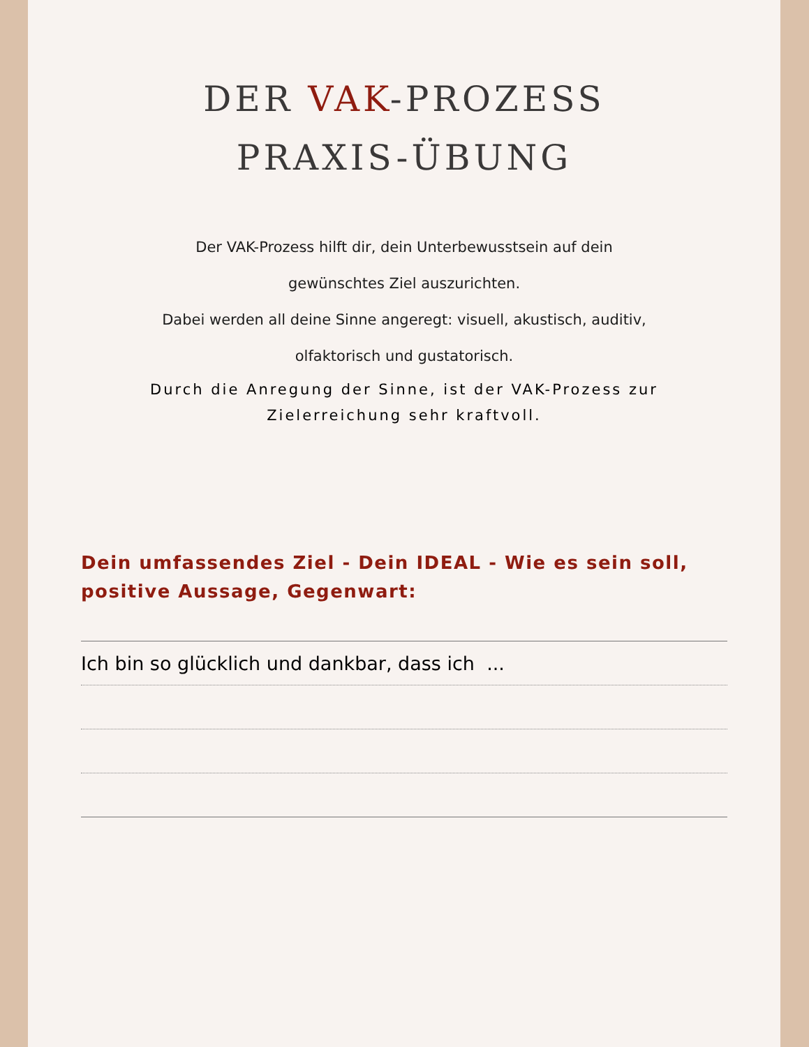DER VAK-PROZESS
PRAXIS-ÜBUNG
Der VAK-Prozess hilft dir, dein Unterbewusstsein auf dein
gewünschtes Ziel auszurichten.
Dabei werden all deine Sinne angeregt: visuell, akustisch, auditiv,
olfaktorisch und gustatorisch.
Durch die Anregung der Sinne, ist der VAK-Prozess zur
Zielerreichung sehr kraftvoll.
Dein umfassendes Ziel - Dein IDEAL - Wie es sein soll, positive Aussage, Gegenwart:
Ich bin so glücklich und dankbar, dass ich ...